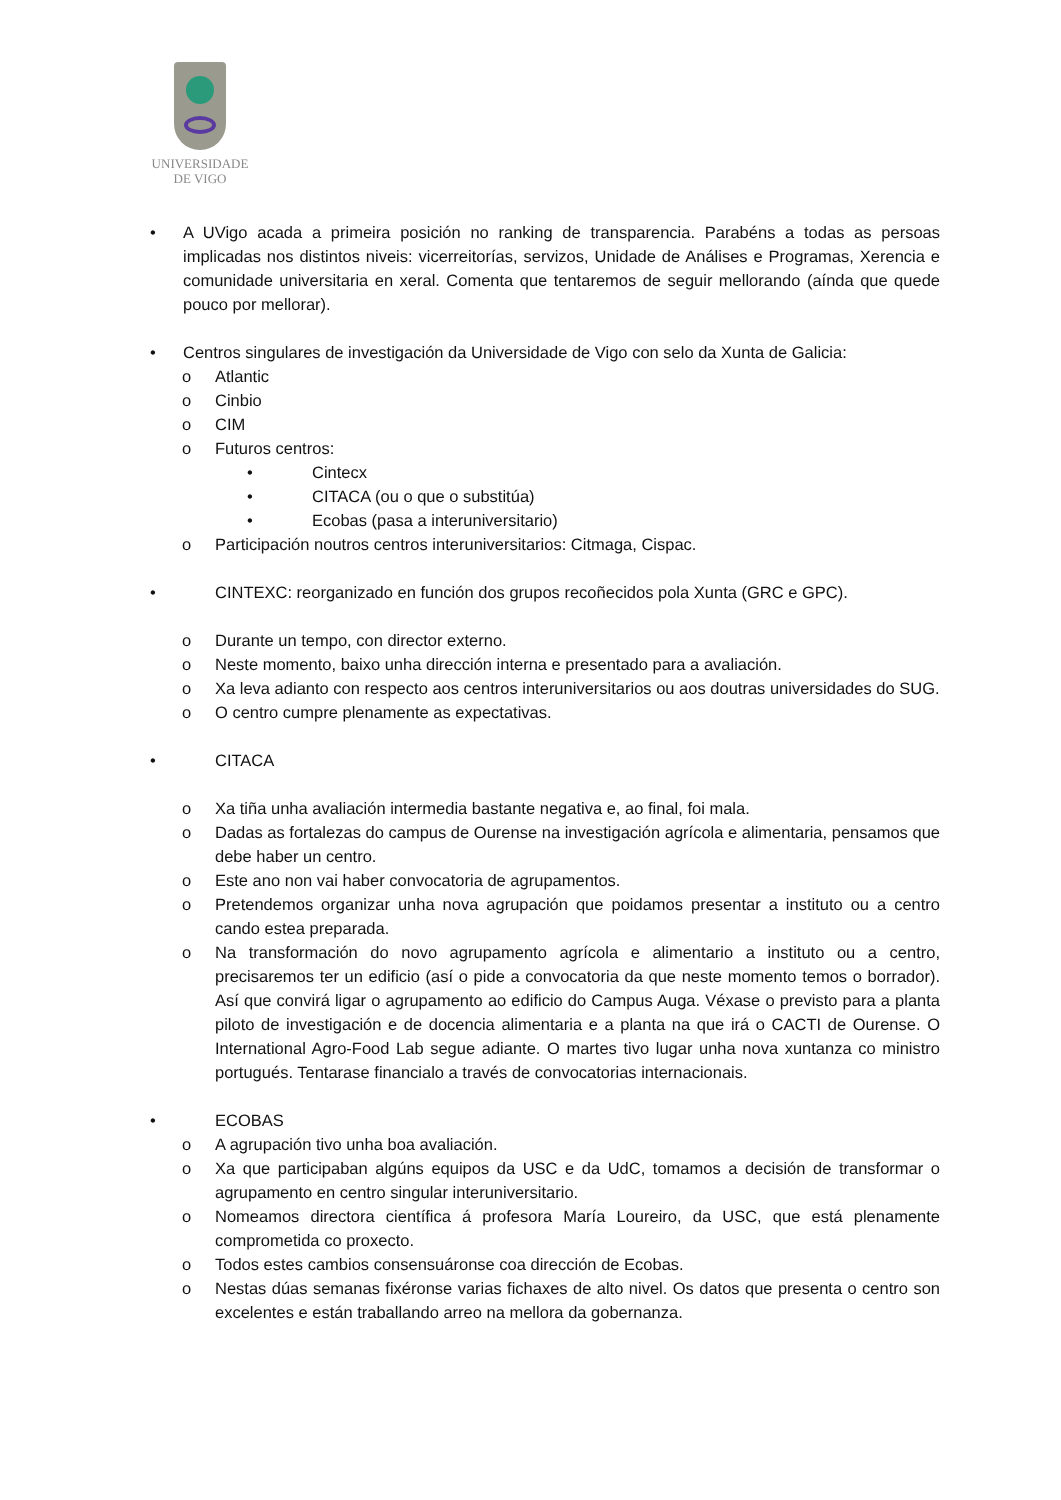UNIVERSIDADE
DE VIGO
• A UVigo acada a primeira posición no ranking de transparencia. Parabéns a todas as persoas implicadas nos distintos niveis: vicerreitorías, servizos, Unidade de Análises e Programas, Xerencia e comunidade universitaria en xeral. Comenta que tentaremos de seguir mellorando (aínda que quede pouco por mellorar).
• Centros singulares de investigación da Universidade de Vigo con selo da Xunta de Galicia:
o Atlantic
o Cinbio
o CIM
o Futuros centros:
• Cintecx
• CITACA (ou o que o substitúa)
• Ecobas (pasa a interuniversitario)
o Participación noutros centros interuniversitarios: Citmaga, Cispac.
• CINTEXC: reorganizado en función dos grupos recoñecidos pola Xunta (GRC e GPC).
o Durante un tempo, con director externo.
o Neste momento, baixo unha dirección interna e presentado para a avaliación.
o Xa leva adianto con respecto aos centros interuniversitarios ou aos doutras universidades do SUG.
o O centro cumpre plenamente as expectativas.
• CITACA
o Xa tiña unha avaliación intermedia bastante negativa e, ao final, foi mala.
o Dadas as fortalezas do campus de Ourense na investigación agrícola e alimentaria, pensamos que debe haber un centro.
o Este ano non vai haber convocatoria de agrupamentos.
o Pretendemos organizar unha nova agrupación que poidamos presentar a instituto ou a centro cando estea preparada.
o Na transformación do novo agrupamento agrícola e alimentario a instituto ou a centro, precisaremos ter un edificio (así o pide a convocatoria da que neste momento temos o borrador). Así que convirá ligar o agrupamento ao edificio do Campus Auga. Véxase o previsto para a planta piloto de investigación e de docencia alimentaria e a planta na que irá o CACTI de Ourense. O International Agro-Food Lab segue adiante. O martes tivo lugar unha nova xuntanza co ministro portugués. Tentarase financialo a través de convocatorias internacionais.
• ECOBAS
o A agrupación tivo unha boa avaliación.
o Xa que participaban algúns equipos da USC e da UdC, tomamos a decisión de transformar o agrupamento en centro singular interuniversitario.
o Nomeamos directora científica á profesora María Loureiro, da USC, que está plenamente comprometida co proxecto.
o Todos estes cambios consensuáronse coa dirección de Ecobas.
o Nestas dúas semanas fixéronse varias fichaxes de alto nivel. Os datos que presenta o centro son excelentes e están traballando arreo na mellora da gobernanza.